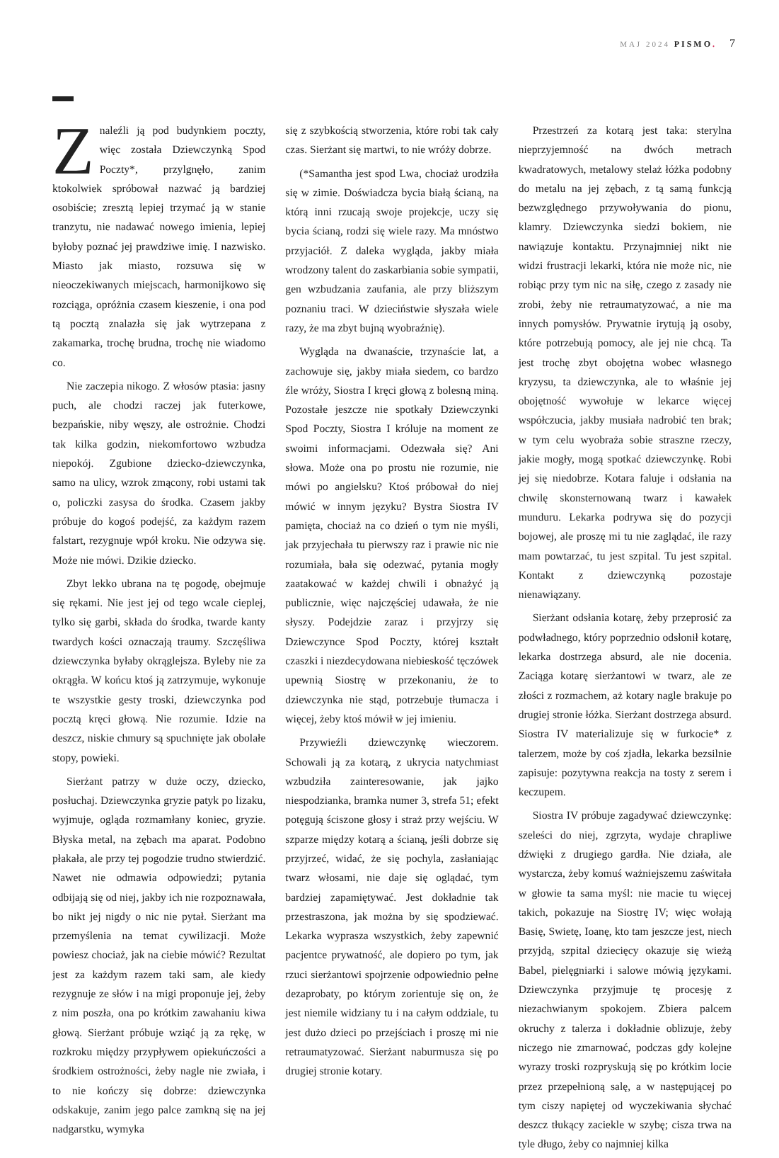MAJ 2024 PISMO. 7
Znaleźli ją pod budynkiem poczty, więc została Dziewczynką Spod Poczty*, przylgnęło, zanim ktokolwiek spróbował nazwać ją bardziej osobiście; zresztą lepiej trzymać ją w stanie tranzytu, nie nadawać nowego imienia, lepiej byłoby poznać jej prawdziwe imię. I nazwisko. Miasto jak miasto, rozsuwa się w nieoczekiwanych miejscach, harmonijkowo się rozciąga, opróżnia czasem kieszenie, i ona pod tą pocztą znalazła się jak wytrzepana z zakamarka, trochę brudna, trochę nie wiadomo co.
Nie zaczepia nikogo. Z włosów ptasia: jasny puch, ale chodzi raczej jak futerkowe, bezpańskie, niby węszy, ale ostrożnie. Chodzi tak kilka godzin, niekomfortowo wzbudza niepokój. Zgubione dziecko-dziewczynka, samo na ulicy, wzrok zmącony, robi ustami tak o, policzki zasysa do środka. Czasem jakby próbuje do kogoś podejść, za każdym razem falstart, rezygnuje wpół kroku. Nie odzywa się. Może nie mówi. Dzikie dziecko.
Zbyt lekko ubrana na tę pogodę, obejmuje się rękami. Nie jest jej od tego wcale cieplej, tylko się garbi, składa do środka, twarde kanty twardych kości oznaczają traumy. Szczęśliwa dziewczynka byłaby okrąglejsza. Byleby nie za okrągła. W końcu ktoś ją zatrzymuje, wykonuje te wszystkie gesty troski, dziewczynka pod pocztą kręci głową. Nie rozumie. Idzie na deszcz, niskie chmury są spuchnięte jak obolałe stopy, powieki.
Sierżant patrzy w duże oczy, dziecko, posłuchaj. Dziewczynka gryzie patyk po lizaku, wyjmuje, ogląda rozmamłany koniec, gryzie. Błyska metal, na zębach ma aparat. Podobno płakała, ale przy tej pogodzie trudno stwierdzić. Nawet nie odmawia odpowiedzi; pytania odbijają się od niej, jakby ich nie rozpoznawała, bo nikt jej nigdy o nic nie pytał. Sierżant ma przemyślenia na temat cywilizacji. Może powiesz chociaż, jak na ciebie mówić? Rezultat jest za każdym razem taki sam, ale kiedy rezygnuje ze słów i na migi proponuje jej, żeby z nim poszła, ona po krótkim zawahaniu kiwa głową. Sierżant próbuje wziąć ją za rękę, w rozkroku między przypływem opiekuńczości a środkiem ostrożności, żeby nagle nie zwiała, i to nie kończy się dobrze: dziewczynka odskakuje, zanim jego palce zamkną się na jej nadgarstku, wymyka
się z szybkością stworzenia, które robi tak cały czas. Sierżant się martwi, to nie wróży dobrze.
(*Samantha jest spod Lwa, chociaż urodziła się w zimie. Doświadcza bycia białą ścianą, na którą inni rzucają swoje projekcje, uczy się bycia ścianą, rodzi się wiele razy. Ma mnóstwo przyjaciół. Z daleka wygląda, jakby miała wrodzony talent do zaskarbiania sobie sympatii, gen wzbudzania zaufania, ale przy bliższym poznaniu traci. W dzieciństwie słyszała wiele razy, że ma zbyt bujną wyobraźnię).
Wygląda na dwanaście, trzynaście lat, a zachowuje się, jakby miała siedem, co bardzo źle wróży, Siostra I kręci głową z bolesną miną. Pozostałe jeszcze nie spotkały Dziewczynki Spod Poczty, Siostra I króluje na moment ze swoimi informacjami. Odezwała się? Ani słowa. Może ona po prostu nie rozumie, nie mówi po angielsku? Ktoś próbował do niej mówić w innym języku? Bystra Siostra IV pamięta, chociaż na co dzień o tym nie myśli, jak przyjechała tu pierwszy raz i prawie nic nie rozumiała, bała się odezwać, pytania mogły zaatakować w każdej chwili i obnażyć ją publicznie, więc najczęściej udawała, że nie słyszy. Podejdzie zaraz i przyjrzy się Dziewczynce Spod Poczty, której kształt czaszki i niezdecydowana niebieskość tęczówek upewnią Siostrę w przekonaniu, że to dziewczynka nie stąd, potrzebuje tłumacza i więcej, żeby ktoś mówił w jej imieniu.
Przywieźli dziewczynkę wieczorem. Schowali ją za kotarą, z ukrycia natychmiast wzbudziła zainteresowanie, jak jajko niespodzianka, bramka numer 3, strefa 51; efekt potęgują ściszone głosy i straż przy wejściu. W szparze między kotarą a ścianą, jeśli dobrze się przyjrzeć, widać, że się pochyla, zasłaniając twarz włosami, nie daje się oglądać, tym bardziej zapamiętywać. Jest dokładnie tak przestraszona, jak można by się spodziewać. Lekarka wyprasza wszystkich, żeby zapewnić pacjentce prywatność, ale dopiero po tym, jak rzuci sierżantowi spojrzenie odpowiednio pełne dezaprobaty, po którym zorientuje się on, że jest niemile widziany tu i na całym oddziale, tu jest dużo dzieci po przejściach i proszę mi nie retraumatyzować. Sierżant naburmusza się po drugiej stronie kotary.
Przestrzeń za kotarą jest taka: sterylna nieprzyjemność na dwóch metrach kwadratowych, metalowy stelaż łóżka podobny do metalu na jej zębach, z tą samą funkcją bezwzględnego przywoływania do pionu, klamry. Dziewczynka siedzi bokiem, nie nawiązuje kontaktu. Przynajmniej nikt nie widzi frustracji lekarki, która nie może nic, nie robiąc przy tym nic na siłę, czego z zasady nie zrobi, żeby nie retraumatyzować, a nie ma innych pomysłów. Prywatnie irytują ją osoby, które potrzebują pomocy, ale jej nie chcą. Ta jest trochę zbyt obojętna wobec własnego kryzysu, ta dziewczynka, ale to właśnie jej obojętność wywołuje w lekarce więcej współczucia, jakby musiała nadrobić ten brak; w tym celu wyobraża sobie straszne rzeczy, jakie mogły, mogą spotkać dziewczynkę. Robi jej się niedobrze. Kotara faluje i odsłania na chwilę skonsternowaną twarz i kawałek munduru. Lekarka podrywa się do pozycji bojowej, ale proszę mi tu nie zaglądać, ile razy mam powtarzać, tu jest szpital. Tu jest szpital. Kontakt z dziewczynką pozostaje nienawiązany.
Sierżant odsłania kotarę, żeby przeprosić za podwładnego, który poprzednio odsłonił kotarę, lekarka dostrzega absurd, ale nie docenia. Zaciąga kotarę sierżantowi w twarz, ale ze złości z rozmachem, aż kotary nagle brakuje po drugiej stronie łóżka. Sierżant dostrzega absurd. Siostra IV materializuje się w furkocie* z talerzem, może by coś zjadła, lekarka bezsilnie zapisuje: pozytywna reakcja na tosty z serem i keczupem.
Siostra IV próbuje zagadywać dziewczynkę: szeleści do niej, zgrzyta, wydaje chrapliwe dźwięki z drugiego gardła. Nie działa, ale wystarcza, żeby komuś ważniejszemu zaświtała w głowie ta sama myśl: nie macie tu więcej takich, pokazuje na Siostrę IV; więc wołają Basię, Swietę, Ioanę, kto tam jeszcze jest, niech przyjdą, szpital dziecięcy okazuje się wieżą Babel, pielęgniarki i salowe mówią językami. Dziewczynka przyjmuje tę procesję z niezachwianym spokojem. Zbiera palcem okruchy z talerza i dokładnie oblizuje, żeby niczego nie zmarnować, podczas gdy kolejne wyrazy troski rozpryskują się po krótkim locie przez przepełnioną salę, a w następującej po tym ciszy napiętej od wyczekiwania słychać deszcz tłukący zaciekle w szybę; cisza trwa na tyle długo, żeby co najmniej kilka